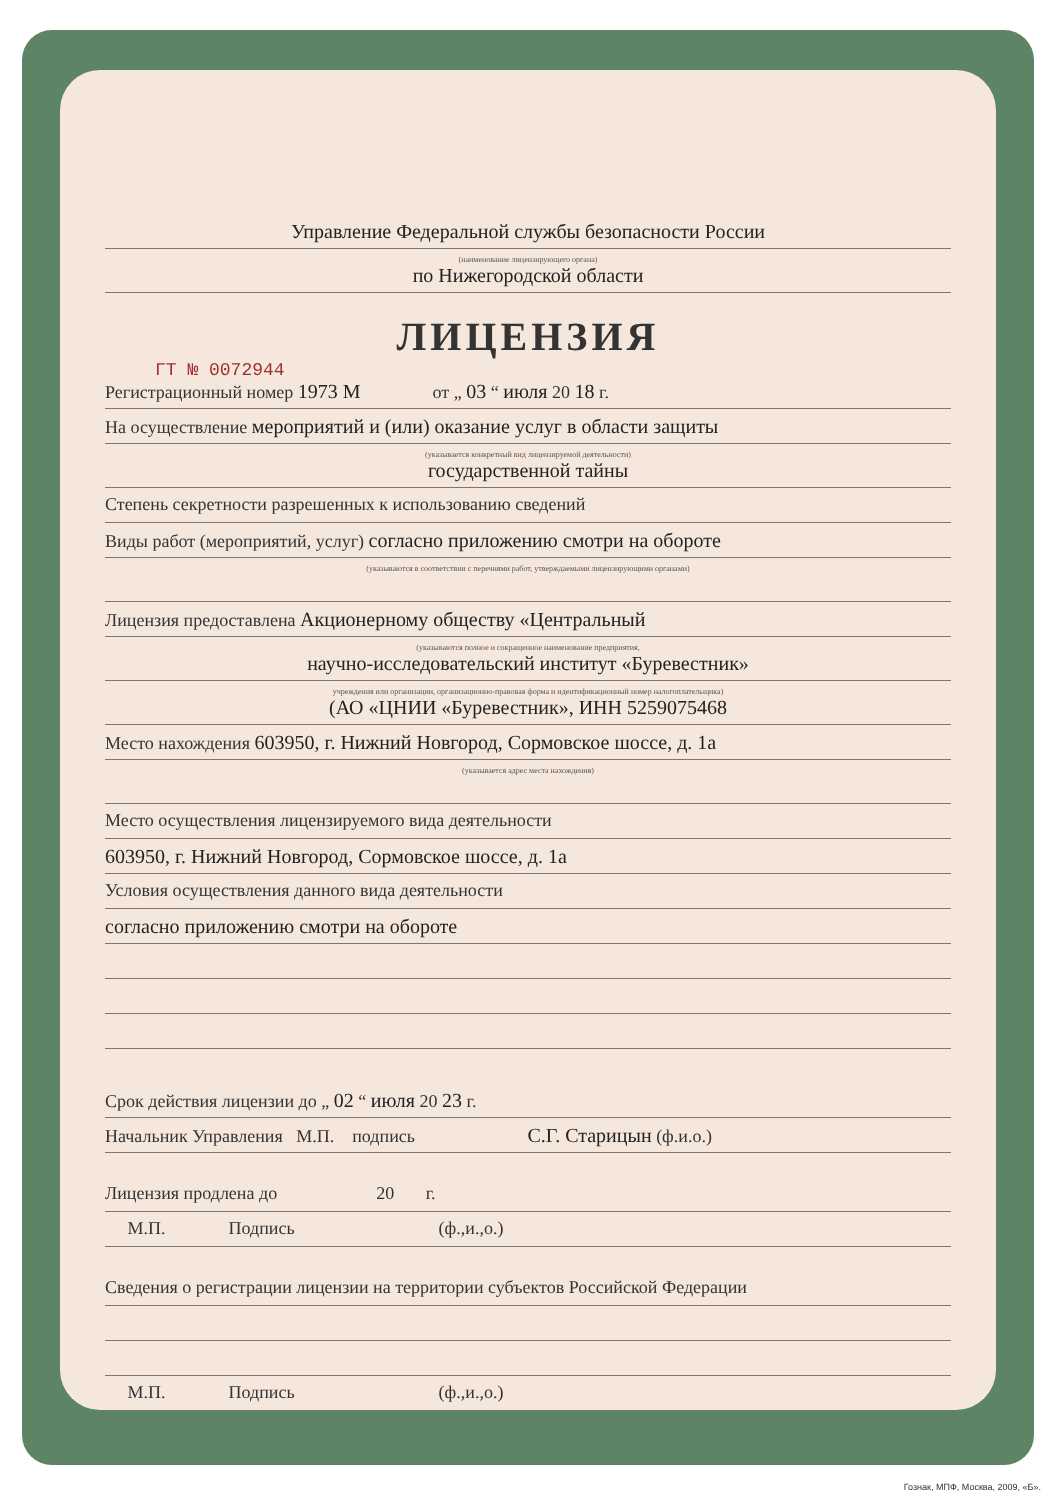Управление Федеральной службы безопасности России
(наименование лицензирующего органа)
по Нижегородской области
ЛИЦЕНЗИЯ
ГТ № 0072944
Регистрационный номер 1973 М от „ 03 “ июля 20 18 г.
На осуществление мероприятий и (или) оказание услуг в области защиты
(указывается конкретный вид лицензируемой деятельности)
государственной тайны
Степень секретности разрешенных к использованию сведений
Виды работ (мероприятий, услуг) согласно приложению смотри на обороте
(указываются в соответствии с перечнями работ, утверждаемыми лицензирующими органами)
Лицензия предоставлена Акционерному обществу «Центральный
(указываются полное и сокращенное наименование предприятия,
научно-исследовательский институт «Буревестник»
учреждения или организации, организационно-правовая форма и идентификационный номер налогоплательщика)
(АО «ЦНИИ «Буревестник», ИНН 5259075468
Место нахождения 603950, г. Нижний Новгород, Сормовское шоссе, д. 1а
(указывается адрес места нахождения)
Место осуществления лицензируемого вида деятельности
603950, г. Нижний Новгород, Сормовское шоссе, д. 1а
Условия осуществления данного вида деятельности
согласно приложению смотри на обороте
Срок действия лицензии до „ 02 “ июля 20 23 г.
Начальник Управления М.П. подпись С.Г. Старицын (ф.и.о.)
Лицензия продлена до 20 г.
М.П. Подпись (ф.,и.,о.)
Сведения о регистрации лицензии на территории субъектов Российской Федерации
М.П. Подпись (ф.,и.,о.)
Гознак, МПФ, Москва, 2009, «Б».